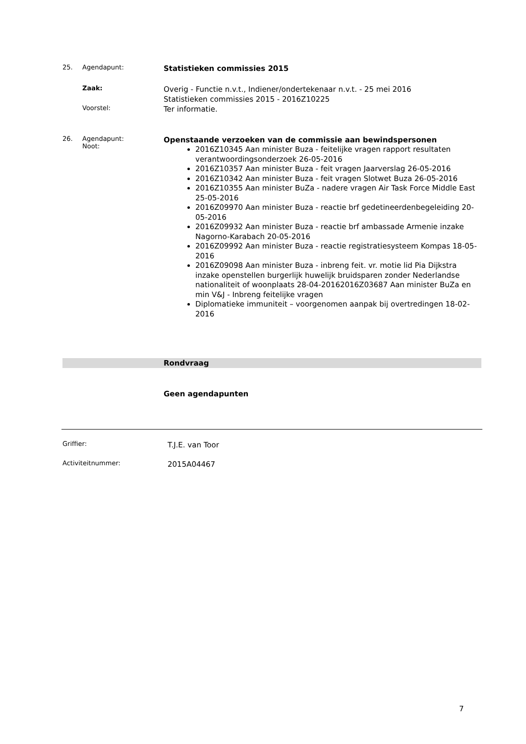25. Agendapunt:
Statistieken commissies 2015
Zaak:
Overig - Functie n.v.t., Indiener/ondertekenaar n.v.t. - 25 mei 2016
Statistieken commissies 2015 - 2016Z10225
Voorstel:
Ter informatie.
26. Agendapunt:
Noot:
Openstaande verzoeken van de commissie aan bewindspersonen
2016Z10345 Aan minister Buza - feitelijke vragen rapport resultaten verantwoordingsonderzoek 26-05-2016
2016Z10357 Aan minister Buza - feit vragen Jaarverslag 26-05-2016
2016Z10342 Aan minister Buza - feit vragen Slotwet Buza 26-05-2016
2016Z10355 Aan minister BuZa - nadere vragen Air Task Force Middle East 25-05-2016
2016Z09970 Aan minister Buza - reactie brf gedetineerdenbegeleiding 20-05-2016
2016Z09932 Aan minister Buza - reactie brf ambassade Armenie inzake Nagorno-Karabach 20-05-2016
2016Z09992 Aan minister Buza - reactie registratiesysteem Kompas 18-05-2016
2016Z09098 Aan minister Buza - inbreng feit. vr. motie lid Pia Dijkstra inzake openstellen burgerlijk huwelijk bruidsparen zonder Nederlandse nationaliteit of woonplaats 28-04-20162016Z03687 Aan minister BuZa en min V&J - Inbreng feitelijke vragen
Diplomatieke immuniteit – voorgenomen aanpak bij overtredingen 18-02-2016
Rondvraag
Geen agendapunten
Griffier:
T.J.E. van Toor
Activiteitnummer:
2015A04467
7